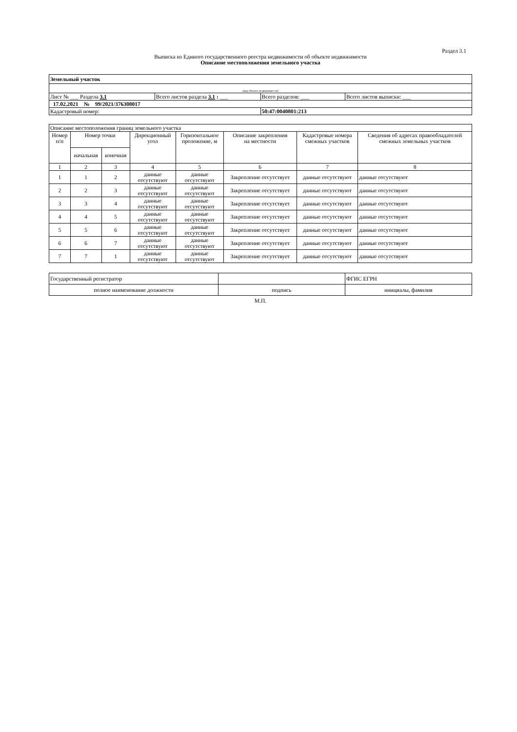Раздел 3.1
Выписка из Единого государственного реестра недвижимости об объекте недвижимости
Описание местоположения земельного участка
| Земельный участок | | | |
| (вид объекта недвижимости) | | | |
| Лист № ___ Раздела 3.1 | Всего листов раздела 3.1 : ___ | Всего разделов: ___ | Всего листов выписки: ___ |
| 17.02.2021 № 99/2021/376308017 | | | |
| Кадастровый номер: | | 50:47:0040801:213 | |
| Описание местоположения границ земельного участка | | | | | | | |
| Номер п/п | Номер точки | | Дирекционный угол | Горизонтальное проложение, м | Описание закрепления на местности | Кадастровые номера смежных участков | Сведения об адресах правообладателей смежных земельных участков |
| | начальная | конечная | | | | | |
| 1 | 2 | 3 | 4 | 5 | 6 | 7 | 8 |
| 1 | 1 | 2 | данные отсутствуют | данные отсутствуют | Закрепление отсутствует | данные отсутствуют | данные отсутствуют |
| 2 | 2 | 3 | данные отсутствуют | данные отсутствуют | Закрепление отсутствует | данные отсутствуют | данные отсутствуют |
| 3 | 3 | 4 | данные отсутствуют | данные отсутствуют | Закрепление отсутствует | данные отсутствуют | данные отсутствуют |
| 4 | 4 | 5 | данные отсутствуют | данные отсутствуют | Закрепление отсутствует | данные отсутствуют | данные отсутствуют |
| 5 | 5 | 6 | данные отсутствуют | данные отсутствуют | Закрепление отсутствует | данные отсутствуют | данные отсутствуют |
| 6 | 6 | 7 | данные отсутствуют | данные отсутствуют | Закрепление отсутствует | данные отсутствуют | данные отсутствуют |
| 7 | 7 | 1 | данные отсутствуют | данные отсутствуют | Закрепление отсутствует | данные отсутствуют | данные отсутствуют |
| Государственный регистратор | | ФГИС ЕГРН |
| полное наименование должности | подпись | инициалы, фамилия |
М.П.